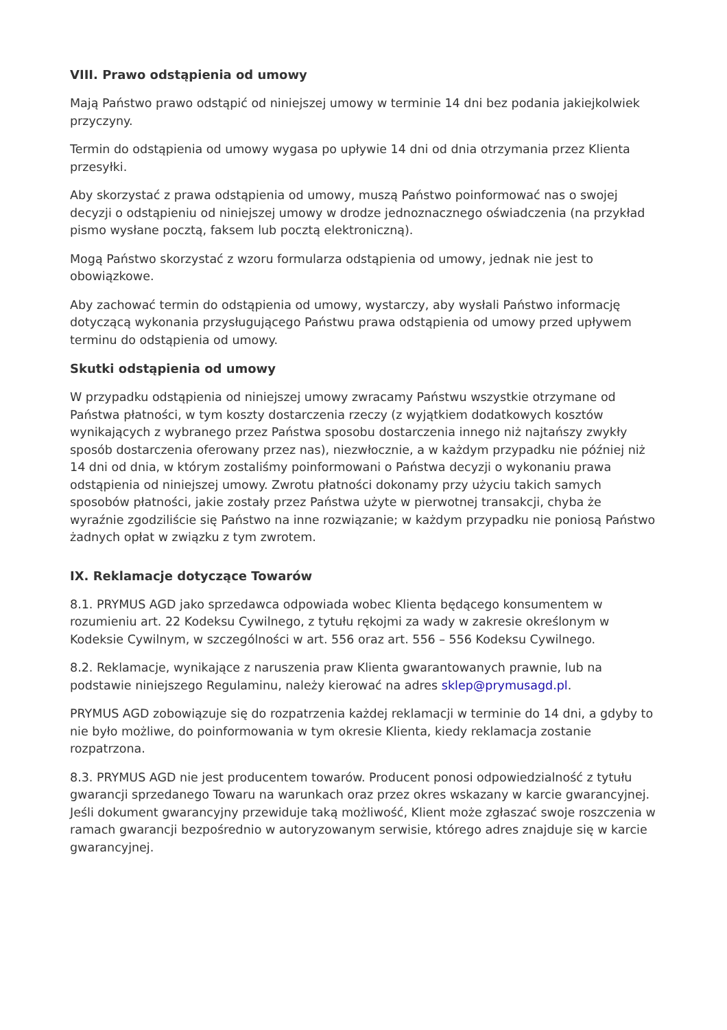VIII. Prawo odstąpienia od umowy
Mają Państwo prawo odstąpić od niniejszej umowy w terminie 14 dni bez podania jakiejkolwiek przyczyny.
Termin do odstąpienia od umowy wygasa po upływie 14 dni od dnia otrzymania przez Klienta przesyłki.
Aby skorzystać z prawa odstąpienia od umowy, muszą Państwo poinformować nas o swojej decyzji o odstąpieniu od niniejszej umowy w drodze jednoznacznego oświadczenia (na przykład pismo wysłane pocztą, faksem lub pocztą elektroniczną).
Mogą Państwo skorzystać z wzoru formularza odstąpienia od umowy, jednak nie jest to obowiązkowe.
Aby zachować termin do odstąpienia od umowy, wystarczy, aby wysłali Państwo informację dotyczącą wykonania przysługującego Państwu prawa odstąpienia od umowy przed upływem terminu do odstąpienia od umowy.
Skutki odstąpienia od umowy
W przypadku odstąpienia od niniejszej umowy zwracamy Państwu wszystkie otrzymane od Państwa płatności, w tym koszty dostarczenia rzeczy (z wyjątkiem dodatkowych kosztów wynikających z wybranego przez Państwa sposobu dostarczenia innego niż najtańszy zwykły sposób dostarczenia oferowany przez nas), niezwłocznie, a w każdym przypadku nie później niż 14 dni od dnia, w którym zostaliśmy poinformowani o Państwa decyzji o wykonaniu prawa odstąpienia od niniejszej umowy. Zwrotu płatności dokonamy przy użyciu takich samych sposobów płatności, jakie zostały przez Państwa użyte w pierwotnej transakcji, chyba że wyraźnie zgodziliście się Państwo na inne rozwiązanie; w każdym przypadku nie poniosą Państwo żadnych opłat w związku z tym zwrotem.
IX. Reklamacje dotyczące Towarów
8.1. PRYMUS AGD jako sprzedawca odpowiada wobec Klienta będącego konsumentem w rozumieniu art. 22 Kodeksu Cywilnego, z tytułu rękojmi za wady w zakresie określonym w Kodeksie Cywilnym, w szczególności w art. 556 oraz art. 556 – 556 Kodeksu Cywilnego.
8.2. Reklamacje, wynikające z naruszenia praw Klienta gwarantowanych prawnie, lub na podstawie niniejszego Regulaminu, należy kierować na adres sklep@prymusagd.pl.
PRYMUS AGD zobowiązuje się do rozpatrzenia każdej reklamacji w terminie do 14 dni, a gdyby to nie było możliwe, do poinformowania w tym okresie Klienta, kiedy reklamacja zostanie rozpatrzona.
8.3. PRYMUS AGD nie jest producentem towarów. Producent ponosi odpowiedzialność z tytułu gwarancji sprzedanego Towaru na warunkach oraz przez okres wskazany w karcie gwarancyjnej. Jeśli dokument gwarancyjny przewiduje taką możliwość, Klient może zgłaszać swoje roszczenia w ramach gwarancji bezpośrednio w autoryzowanym serwisie, którego adres znajduje się w karcie gwarancyjnej.